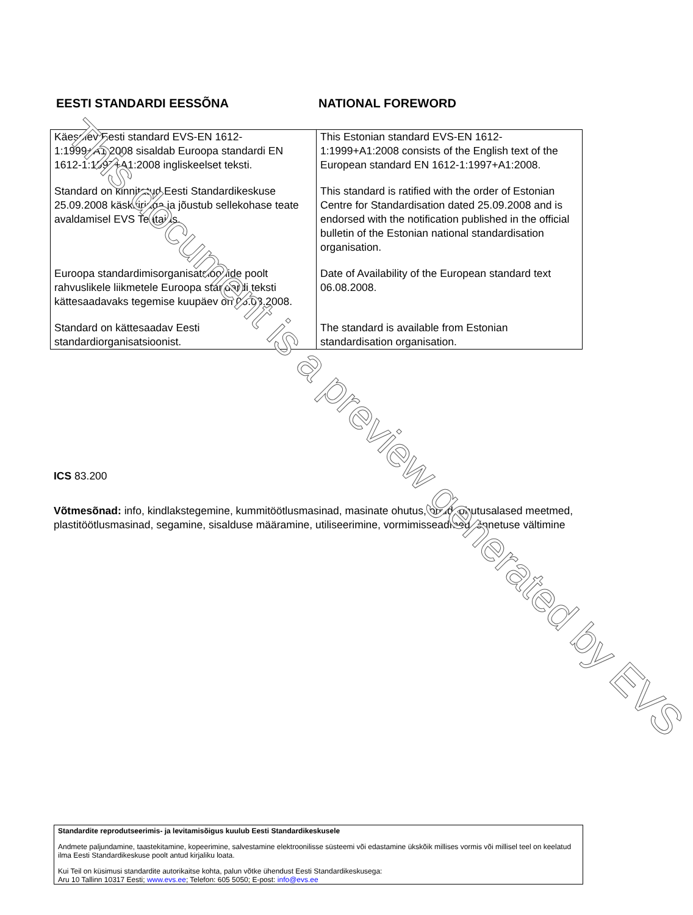EESTI STANDARDI EESSÕNA NATIONAL FOREWORD
| Käesolev Eesti standard EVS-EN 1612-1:1999+A1:2008 sisaldab Euroopa standardi EN 1612-1:1997+A1:2008 ingliskeelset teksti. | This Estonian standard EVS-EN 1612-1:1999+A1:2008 consists of the English text of the European standard EN 1612-1:1997+A1:2008. |
| Standard on kinnitatud Eesti Standardikeskuse 25.09.2008 käskkirjaga ja jõustub sellekohase teate avaldamisel EVS Teatajas. | This standard is ratified with the order of Estonian Centre for Standardisation dated 25.09.2008 and is endorsed with the notification published in the official bulletin of the Estonian national standardisation organisation. |
| Euroopa standardimisorganisatsioonide poolt rahvuslikele liikmetele Euroopa standardi teksti kättesaadavaks tegemise kuupäev on 06.08.2008. | Date of Availability of the European standard text 06.08.2008. |
| Standard on kättesaadav Eesti standardiorganisatsioonist. | The standard is available from Estonian standardisation organisation. |
ICS 83.200
Võtmesõnad: info, kindlakstegemine, kummitöötlusmasinad, masinate ohutus, ohud, ohutusalased meetmed, plastitöötlusmasinad, segamine, sisalduse määramine, utiliseerimine, vormimisseadmed, õnnetuse vältimine
Standardite reprodutseerimis- ja levitamisõigus kuulub Eesti Standardikeskusele
Andmete paljundamine, taastekitamine, kopeerimine, salvestamine elektroonilisse süsteemi või edastamine ükskõik millises vormis või millisel teel on keelatud ilma Eesti Standardikeskuse poolt antud kirjaliku loata.
Kui Teil on küsimusi standardite autorikaitse kohta, palun võtke ühendust Eesti Standardikeskusega:
Aru 10 Tallinn 10317 Eesti; www.evs.ee; Telefon: 605 5050; E-post: info@evs.ee
This document is a preview generated by EVS